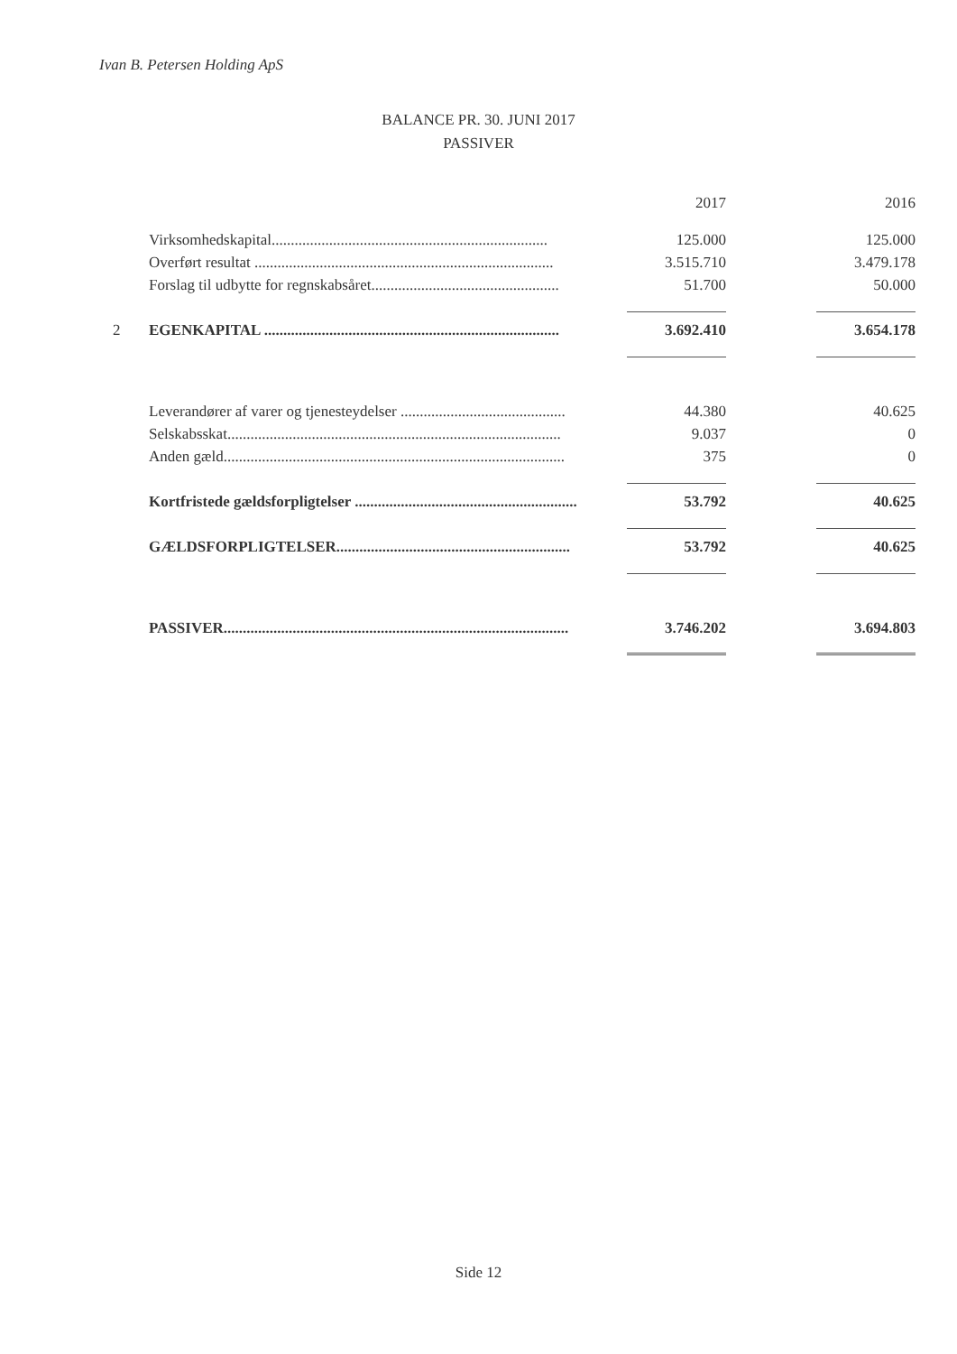Ivan B. Petersen Holding ApS
BALANCE PR. 30. JUNI 2017
PASSIVER
| | | 2017 | | 2016 |
| | Virksomhedskapital........................................................................ | 125.000 | | 125.000 |
| | Overført resultat .............................................................................. | 3.515.710 | | 3.479.178 |
| | Forslag til udbytte for regnskabsåret................................................. | 51.700 | | 50.000 |
| 2 | EGENKAPITAL ............................................................................. | 3.692.410 | | 3.654.178 |
| | Leverandører af varer og tjenesteydelser ........................................... | 44.380 | | 40.625 |
| | Selskabsskat....................................................................................... | 9.037 | | 0 |
| | Anden gæld......................................................................................... | 375 | | 0 |
| | Kortfristede gældsforpligtelser .......................................................... | 53.792 | | 40.625 |
| | GÆLDSFORPLIGTELSER............................................................. | 53.792 | | 40.625 |
| | PASSIVER.......................................................................................... | 3.746.202 | | 3.694.803 |
Side 12